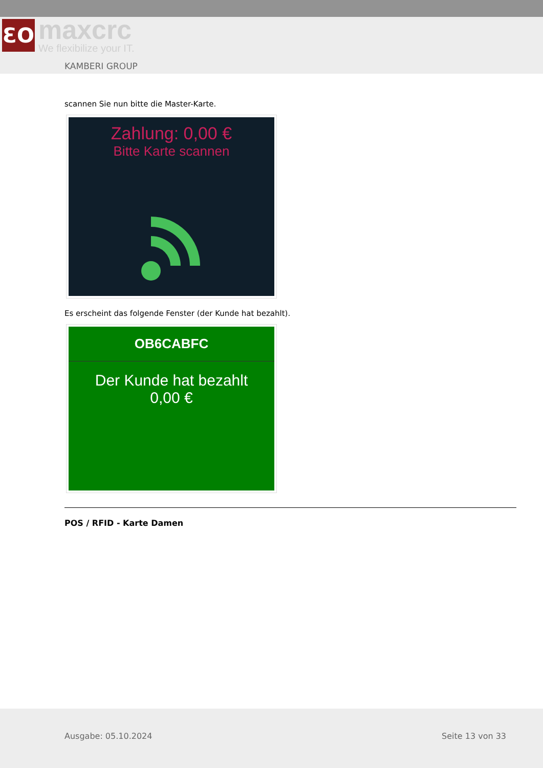ƐO
maxcrc
We flexibilize your IT.
KAMBERI GROUP
scannen Sie nun bitte die Master-Karte.
Zahlung: 0,00 €
Bitte Karte scannen
Es erscheint das folgende Fenster (der Kunde hat bezahlt).
OB6CABFC
Der Kunde hat bezahlt
0,00 €
POS / RFID - Karte Damen
Ausgabe: 05.10.2024 Seite 13 von 33